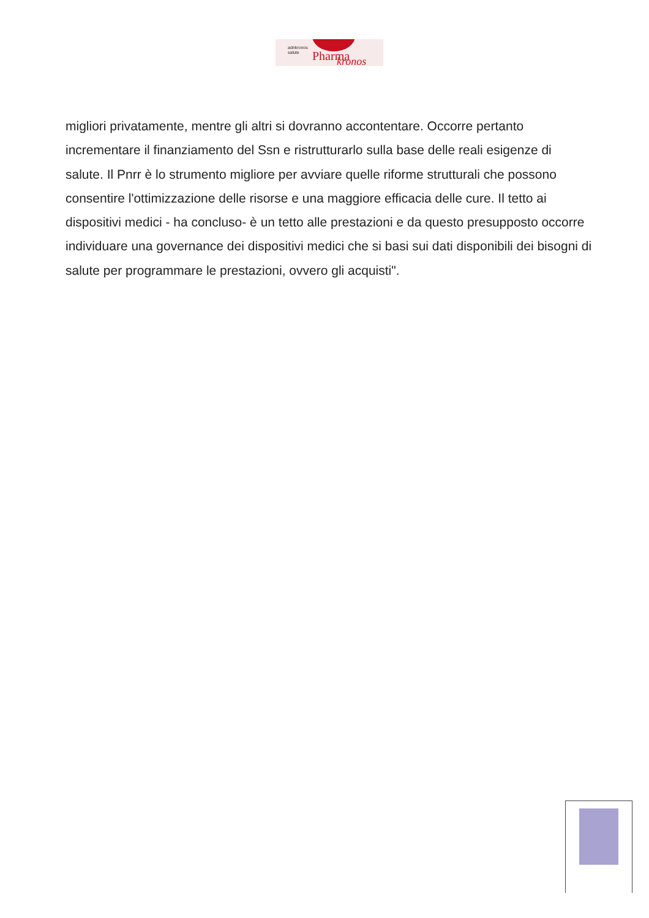adnkronos
salute
Pharma kronos
migliori privatamente, mentre gli altri si dovranno accontentare. Occorre pertanto incrementare il finanziamento del Ssn e ristrutturarlo sulla base delle reali esigenze di salute. Il Pnrr è lo strumento migliore per avviare quelle riforme strutturali che possono consentire l'ottimizzazione delle risorse e una maggiore efficacia delle cure. Il tetto ai dispositivi medici - ha concluso- è un tetto alle prestazioni e da questo presupposto occorre individuare una governance dei dispositivi medici che si basi sui dati disponibili dei bisogni di salute per programmare le prestazioni, ovvero gli acquisti".